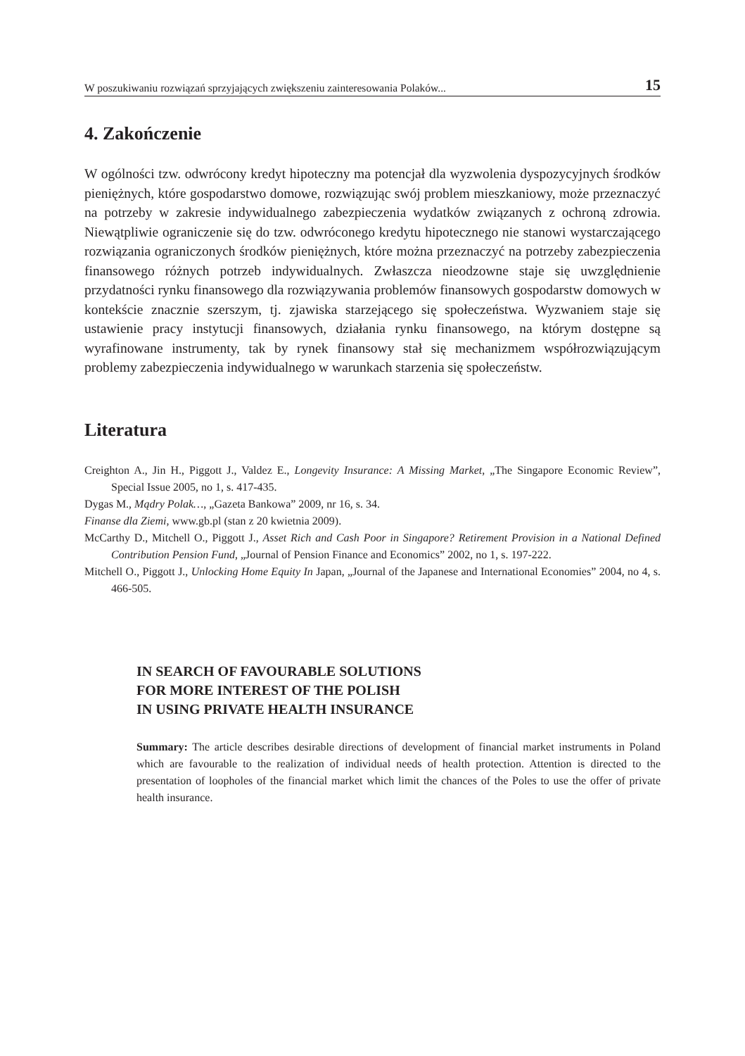W poszukiwaniu rozwiązań sprzyjających zwiększeniu zainteresowania Polaków... 15
4. Zakończenie
W ogólności tzw. odwrócony kredyt hipoteczny ma potencjał dla wyzwolenia dyspozycyjnych środków pieniężnych, które gospodarstwo domowe, rozwiązując swój problem mieszkaniowy, może przeznaczyć na potrzeby w zakresie indywidualnego zabezpieczenia wydatków związanych z ochroną zdrowia. Niewątpliwie ograniczenie się do tzw. odwróconego kredytu hipotecznego nie stanowi wystarczającego rozwiązania ograniczonych środków pieniężnych, które można przeznaczyć na potrzeby zabezpieczenia finansowego różnych potrzeb indywidualnych. Zwłaszcza nieodzowne staje się uwzględnienie przydatności rynku finansowego dla rozwiązywania problemów finansowych gospodarstw domowych w kontekście znacznie szerszym, tj. zjawiska starzejącego się społeczeństwa. Wyzwaniem staje się ustawienie pracy instytucji finansowych, działania rynku finansowego, na którym dostępne są wyrafinowane instrumenty, tak by rynek finansowy stał się mechanizmem współrozwiązującym problemy zabezpieczenia indywidualnego w warunkach starzenia się społeczeństw.
Literatura
Creighton A., Jin H., Piggott J., Valdez E., Longevity Insurance: A Missing Market, „The Singapore Economic Review”, Special Issue 2005, no 1, s. 417-435.
Dygas M., Mądry Polak…, „Gazeta Bankowa” 2009, nr 16, s. 34.
Finanse dla Ziemi, www.gb.pl (stan z 20 kwietnia 2009).
McCarthy D., Mitchell O., Piggott J., Asset Rich and Cash Poor in Singapore? Retirement Provision in a National Defined Contribution Pension Fund, „Journal of Pension Finance and Economics” 2002, no 1, s. 197-222.
Mitchell O., Piggott J., Unlocking Home Equity In Japan, „Journal of the Japanese and International Economies” 2004, no 4, s. 466-505.
IN SEARCH OF FAVOURABLE SOLUTIONS
FOR MORE INTEREST OF THE POLISH
IN USING PRIVATE HEALTH INSURANCE
Summary: The article describes desirable directions of development of financial market instruments in Poland which are favourable to the realization of individual needs of health protection. Attention is directed to the presentation of loopholes of the financial market which limit the chances of the Poles to use the offer of private health insurance.